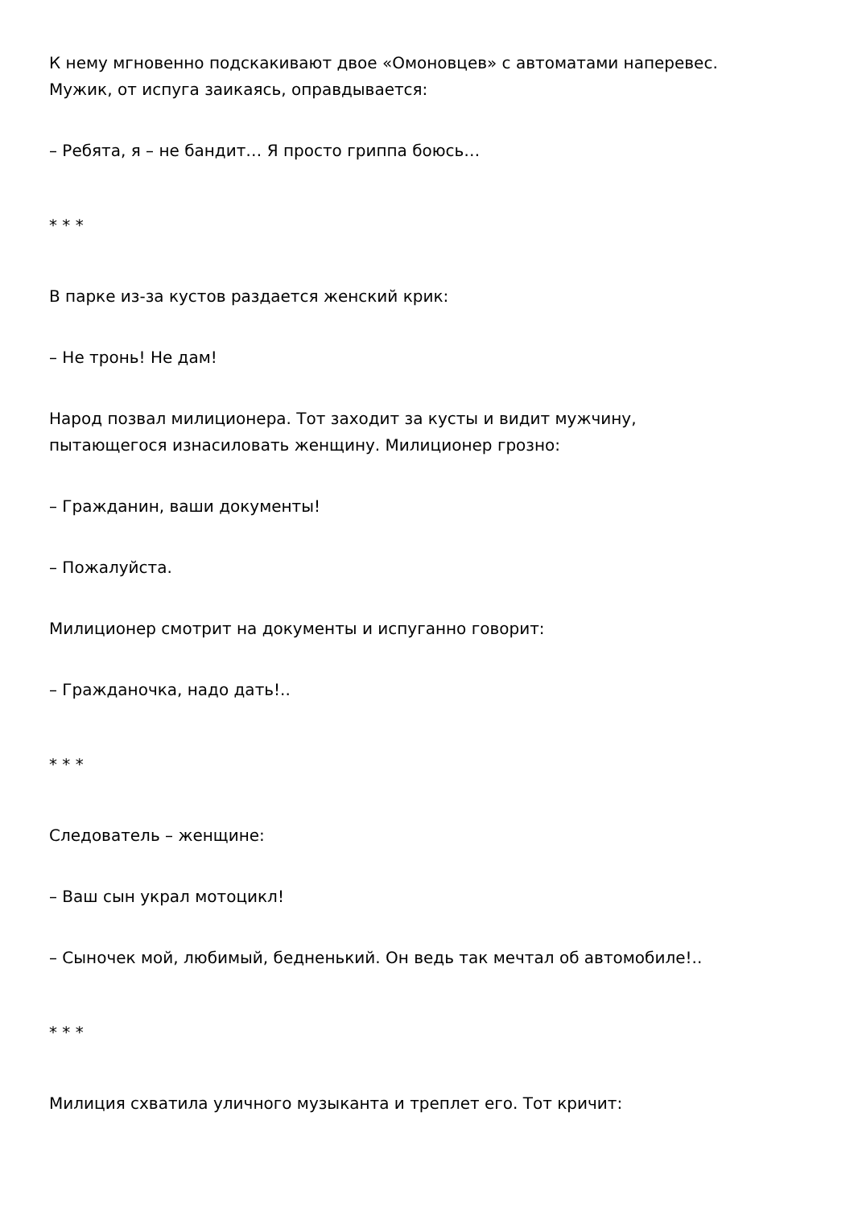К нему мгновенно подскакивают двое «Омоновцев» с автоматами наперевес.
Мужик, от испуга заикаясь, оправдывается:
– Ребята, я – не бандит… Я просто гриппа боюсь…
* * *
В парке из-за кустов раздается женский крик:
– Не тронь! Не дам!
Народ позвал милиционера. Тот заходит за кусты и видит мужчину,
пытающегося изнасиловать женщину. Милиционер грозно:
– Гражданин, ваши документы!
– Пожалуйста.
Милиционер смотрит на документы и испуганно говорит:
– Гражданочка, надо дать!..
* * *
Следователь – женщине:
– Ваш сын украл мотоцикл!
– Сыночек мой, любимый, бедненький. Он ведь так мечтал об автомобиле!..
* * *
Милиция схватила уличного музыканта и треплет его. Тот кричит: